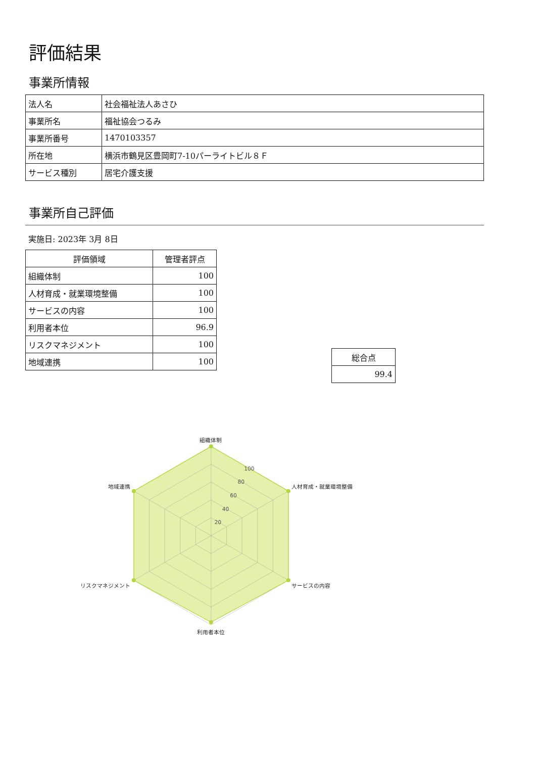評価結果
事業所情報
| 法人名 | 社会福祉法人あさひ |
| 事業所名 | 福祉協会つるみ |
| 事業所番号 | 1470103357 |
| 所在地 | 横浜市鶴見区豊岡町7-10パーライトビル８Ｆ |
| サービス種別 | 居宅介護支援 |
事業所自己評価
実施日: 2023年 3月 8日
| 評価領域 | 管理者評点 |
| --- | --- |
| 組織体制 | 100 |
| 人材育成・就業環境整備 | 100 |
| サービスの内容 | 100 |
| 利用者本位 | 96.9 |
| リスクマネジメント | 100 |
| 地域連携 | 100 |
| 総合点 |
| --- |
| 99.4 |
20
40
60
80
100
組織体制
人材育成・就業環境整備
サービスの内容
利用者本位
リスクマネジメント
地域連携